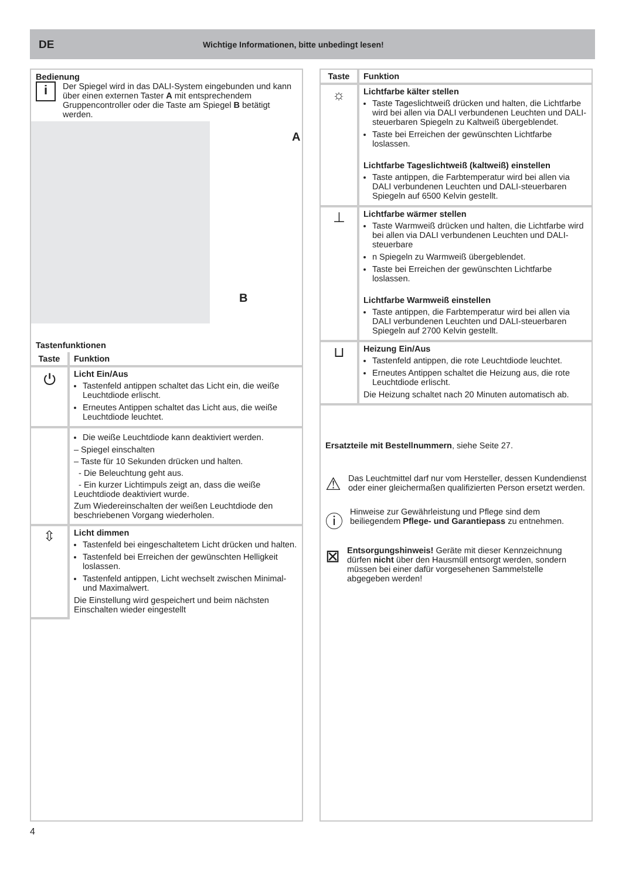DE Wichtige Informationen, bitte unbedingt lesen!
Bedienung
i
Der Spiegel wird in das DALI-System eingebunden und kann über einen externen Taster A mit entsprechendem Gruppencontroller oder die Taste am Spiegel B betätigt werden.
A
B
Tastenfunktionen
| Taste | Funktion |
| --- | --- |
| ⏻ | Licht Ein/Aus Tastenfeld antippen schaltet das Licht ein, die weiße Leuchtdiode erlischt. Erneutes Antippen schaltet das Licht aus, die weiße Leuchtdiode leuchtet. |
| | Die weiße Leuchtdiode kann deaktiviert werden. – Spiegel einschalten – Taste für 10 Sekunden drücken und halten. - Die Beleuchtung geht aus. - Ein kurzer Lichtimpuls zeigt an, dass die weiße Leuchtdiode deaktiviert wurde. Zum Wiedereinschalten der weißen Leuchtdiode den beschriebenen Vorgang wiederholen. |
| ⇳ | Licht dimmen Tastenfeld bei eingeschaltetem Licht drücken und halten. Tastenfeld bei Erreichen der gewünschten Helligkeit loslassen. Tastenfeld antippen, Licht wechselt zwischen Minimal- und Maximalwert. Die Einstellung wird gespeichert und beim nächsten Einschalten wieder eingestellt |
| Taste | Funktion |
| --- | --- |
| ☼ | Lichtfarbe kälter stellen Taste Tageslichtweiß drücken und halten, die Lichtfarbe wird bei allen via DALI verbundenen Leuchten und DALI-steuerbaren Spiegeln zu Kaltweiß übergeblendet. Taste bei Erreichen der gewünschten Lichtfarbe loslassen. Lichtfarbe Tageslichtweiß (kaltweiß) einstellen Taste antippen, die Farbtemperatur wird bei allen via DALI verbundenen Leuchten und DALI-steuerbaren Spiegeln auf 6500 Kelvin gestellt. |
| ⊥ | Lichtfarbe wärmer stellen Taste Warmweiß drücken und halten, die Lichtfarbe wird bei allen via DALI verbundenen Leuchten und DALI-steuerbare n Spiegeln zu Warmweiß übergeblendet. Taste bei Erreichen der gewünschten Lichtfarbe loslassen. Lichtfarbe Warmweiß einstellen Taste antippen, die Farbtemperatur wird bei allen via DALI verbundenen Leuchten und DALI-steuerbaren Spiegeln auf 2700 Kelvin gestellt. |
| ⊔ | Heizung Ein/Aus Tastenfeld antippen, die rote Leuchtdiode leuchtet. Erneutes Antippen schaltet die Heizung aus, die rote Leuchtdiode erlischt. Die Heizung schaltet nach 20 Minuten automatisch ab. |
Ersatzteile mit Bestellnummern, siehe Seite 27.
⚠
Das Leuchtmittel darf nur vom Hersteller, dessen Kundendienst oder einer gleichermaßen qualifizierten Person ersetzt werden.
ⓘ
Hinweise zur Gewährleistung und Pflege sind dem beiliegendem Pflege- und Garantiepass zu entnehmen.
⊠
Entsorgungshinweis! Geräte mit dieser Kennzeichnung dürfen nicht über den Hausmüll entsorgt werden, sondern müssen bei einer dafür vorgesehenen Sammelstelle abgegeben werden!
4